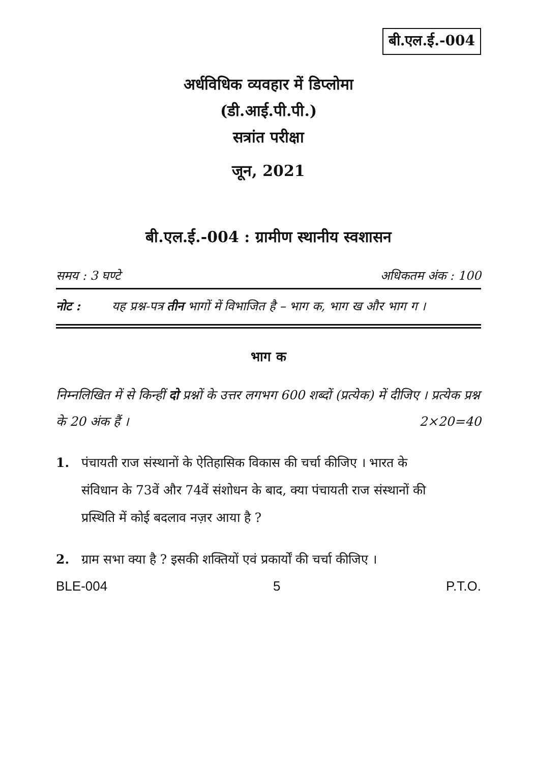बी.एल.ई.-004
अर्धविधिक व्यवहार में डिप्लोमा
(डी.आई.पी.पी.)
सत्रांत परीक्षा
जून, 2021
बी.एल.ई.-004 : ग्रामीण स्थानीय स्वशासन
समय : 3 घण्टे अधिकतम अंक : 100
नोट : यह प्रश्न-पत्र तीन भागों में विभाजित है – भाग क, भाग ख और भाग ग ।
भाग क
निम्नलिखित में से किन्हीं दो प्रश्नों के उत्तर लगभग 600 शब्दों (प्रत्येक) में दीजिए । प्रत्येक प्रश्न के 20 अंक हैं । 2×20=40
1. पंचायती राज संस्थानों के ऐतिहासिक विकास की चर्चा कीजिए । भारत के संविधान के 73वें और 74वें संशोधन के बाद, क्या पंचायती राज संस्थानों की प्रस्थिति में कोई बदलाव नज़र आया है ?
2. ग्राम सभा क्या है ? इसकी शक्तियों एवं प्रकार्यों की चर्चा कीजिए ।
BLE-004 5 P.T.O.